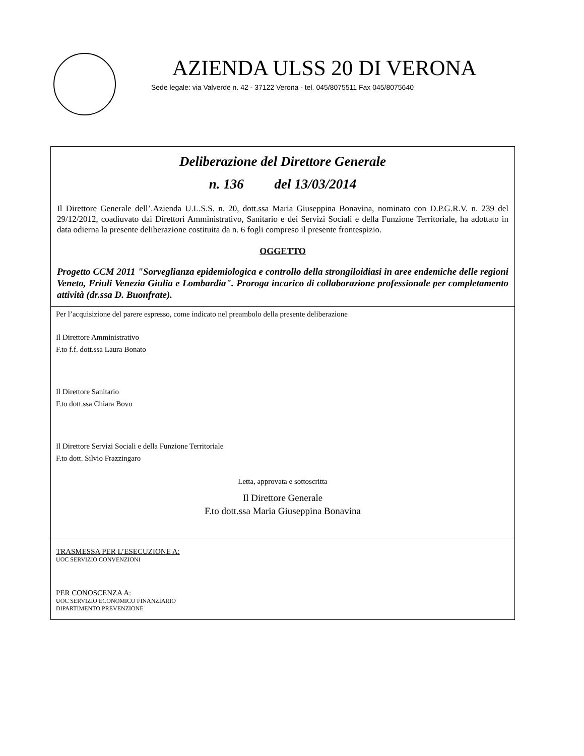AZIENDA ULSS 20 DI VERONA
Sede legale: via Valverde n. 42 - 37122 Verona - tel. 045/8075511 Fax 045/8075640
Deliberazione del Direttore Generale
n. 136 del 13/03/2014
Il Direttore Generale dell’.Azienda U.L.S.S. n. 20, dott.ssa Maria Giuseppina Bonavina, nominato con D.P.G.R.V. n. 239 del 29/12/2012, coadiuvato dai Direttori Amministrativo, Sanitario e dei Servizi Sociali e della Funzione Territoriale, ha adottato in data odierna la presente deliberazione costituita da n. 6 fogli compreso il presente frontespizio.
OGGETTO
Progetto CCM 2011 "Sorveglianza epidemiologica e controllo della strongiloidiasi in aree endemiche delle regioni Veneto, Friuli Venezia Giulia e Lombardia". Proroga incarico di collaborazione professionale per completamento attività (dr.ssa D. Buonfrate).
Per l’acquisizione del parere espresso, come indicato nel preambolo della presente deliberazione
Il Direttore Amministrativo
F.to f.f. dott.ssa Laura Bonato
Il Direttore Sanitario
F.to dott.ssa Chiara Bovo
Il Direttore Servizi Sociali e della Funzione Territoriale
F.to dott. Silvio Frazzingaro
Letta, approvata e sottoscritta
Il Direttore Generale
F.to dott.ssa Maria Giuseppina Bonavina
TRASMESSA PER L’ESECUZIONE A:
UOC SERVIZIO CONVENZIONI
PER CONOSCENZA A:
UOC SERVIZIO ECONOMICO FINANZIARIO
DIPARTIMENTO PREVENZIONE